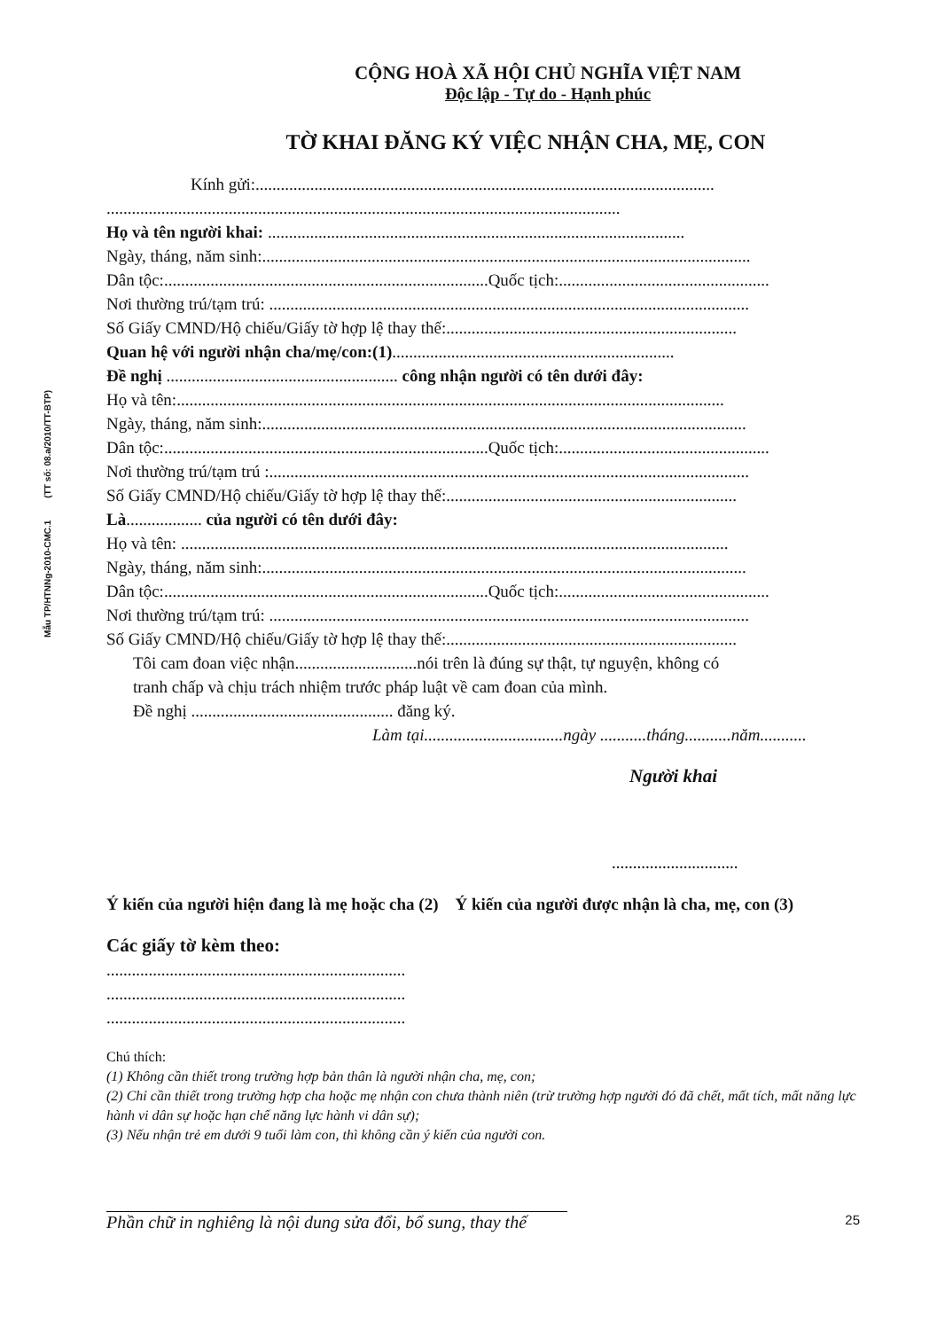Mẫu TP/HTNNg-2010-CMC.1 (TT số: 08.a/2010/TT-BTP)
CỘNG HOÀ XÃ HỘI CHỦ NGHĨA VIỆT NAM
Độc lập - Tự do - Hạnh phúc
TỜ KHAI ĐĂNG KÝ VIỆC NHẬN CHA, MẸ, CON
Kính gửi:.............................................................................................................
..........................................................................................................................
Họ và tên người khai: ...................................................................................................
Ngày, tháng, năm sinh:....................................................................................................................
Dân tộc:.............................................................................Quốc tịch:..................................................
Nơi thường trú/tạm trú: ..................................................................................................................
Số Giấy CMND/Hộ chiếu/Giấy tờ hợp lệ thay thế:.....................................................................
Quan hệ với người nhận cha/mẹ/con:(1)...................................................................
Đề nghị ....................................................... công nhận người có tên dưới đây:
Họ và tên:..................................................................................................................................
Ngày, tháng, năm sinh:...................................................................................................................
Dân tộc:.............................................................................Quốc tịch:..................................................
Nơi thường trú/tạm trú :..................................................................................................................
Số Giấy CMND/Hộ chiếu/Giấy tờ hợp lệ thay thế:.....................................................................
Là.................. của người có tên dưới đây:
Họ và tên: ..................................................................................................................................
Ngày, tháng, năm sinh:...................................................................................................................
Dân tộc:.............................................................................Quốc tịch:..................................................
Nơi thường trú/tạm trú: ..................................................................................................................
Số Giấy CMND/Hộ chiếu/Giấy tờ hợp lệ thay thế:.....................................................................
Tôi cam đoan việc nhận.............................nói trên là đúng sự thật, tự nguyện, không có
tranh chấp và chịu trách nhiệm trước pháp luật về cam đoan của mình.
Đề nghị ................................................ đăng ký.
Làm tại.................................ngày ...........tháng...........năm...........
Người khai
..............................
Ý kiến của người hiện đang là mẹ hoặc cha (2) Ý kiến của người được nhận là cha, mẹ, con (3)
Các giấy tờ kèm theo:
.......................................................................
.......................................................................
.......................................................................
Chú thích:
(1) Không cần thiết trong trường hợp bản thân là người nhận cha, mẹ, con;
(2) Chỉ cần thiết trong trường hợp cha hoặc mẹ nhận con chưa thành niên (trừ trường hợp người đó đã chết, mất tích, mất năng lực hành vi dân sự hoặc hạn chế năng lực hành vi dân sự);
(3) Nếu nhận trẻ em dưới 9 tuổi làm con, thì không cần ý kiến của người con.
Phần chữ in nghiêng là nội dung sửa đổi, bổ sung, thay thế 25